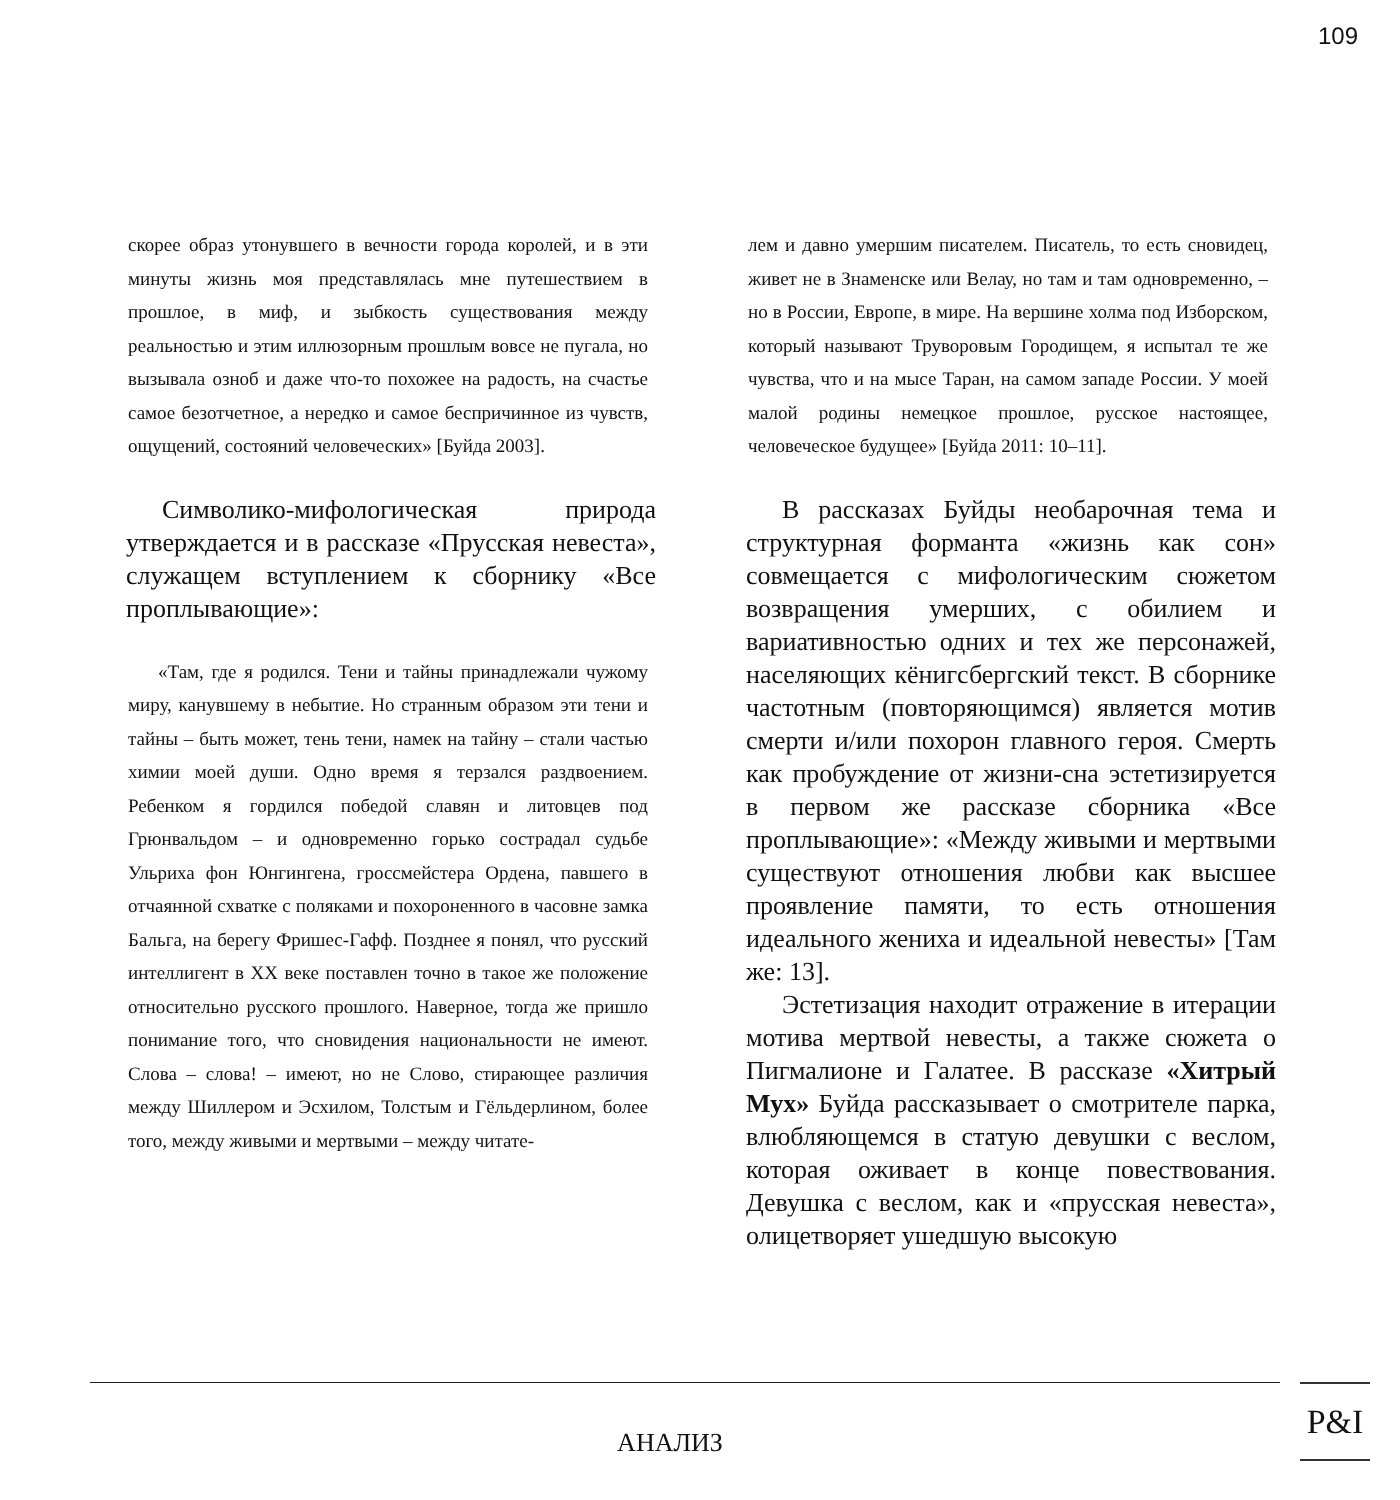109
скорее образ утонувшего в вечности города королей, и в эти минуты жизнь моя представлялась мне путешествием в прошлое, в миф, и зыбкость существования между реальностью и этим иллюзорным прошлым вовсе не пугала, но вызывала озноб и даже что-то похожее на радость, на счастье самое безотчетное, а нередко и самое беспричинное из чувств, ощущений, состояний человеческих» [Буйда 2003].
Символико-мифологическая природа утверждается и в рассказе «Прусская невеста», служащем вступлением к сборнику «Все проплывающие»:
«Там, где я родился. Тени и тайны принадлежали чужому миру, канувшему в небытие. Но странным образом эти тени и тайны – быть может, тень тени, намек на тайну – стали частью химии моей души. Одно время я терзался раздвоением. Ребенком я гордился победой славян и литовцев под Грюнвальдом – и одновременно горько сострадал судьбе Ульриха фон Юнгингена, гроссмейстера Ордена, павшего в отчаянной схватке с поляками и похороненного в часовне замка Бальга, на берегу Фришес-Гафф. Позднее я понял, что русский интеллигент в XX веке поставлен точно в такое же положение относительно русского прошлого. Наверное, тогда же пришло понимание того, что сновидения национальности не имеют. Слова – слова! – имеют, но не Слово, стирающее различия между Шиллером и Эсхилом, Толстым и Гёльдерлином, более того, между живыми и мертвыми – между читате-
лем и давно умершим писателем. Писатель, то есть сновидец, живет не в Знаменске или Велау, но там и там одновременно, – но в России, Европе, в мире. На вершине холма под Изборском, который называют Труворовым Городищем, я испытал те же чувства, что и на мысе Таран, на самом западе России. У моей малой родины немецкое прошлое, русское настоящее, человеческое будущее» [Буйда 2011: 10–11].
В рассказах Буйды необарочная тема и структурная форманта «жизнь как сон» совмещается с мифологическим сюжетом возвращения умерших, с обилием и вариативностью одних и тех же персонажей, населяющих кёнигсбергский текст. В сборнике частотным (повторяющимся) является мотив смерти и/или похорон главного героя. Смерть как пробуждение от жизни-сна эстетизируется в первом же рассказе сборника «Все проплывающие»: «Между живыми и мертвыми существуют отношения любви как высшее проявление памяти, то есть отношения идеального жениха и идеальной невесты» [Там же: 13].
Эстетизация находит отражение в итерации мотива мертвой невесты, а также сюжета о Пигмалионе и Галатее. В рассказе «Хитрый Мух» Буйда рассказывает о смотрителе парка, влюбляющемся в статую девушки с веслом, которая оживает в конце повествования. Девушка с веслом, как и «прусская невеста», олицетворяет ушедшую высокую
АНАЛИЗ
P&I